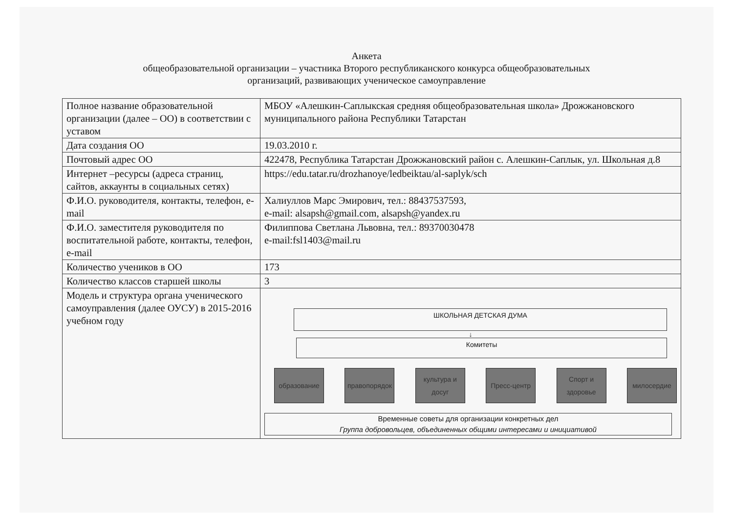Анкета
общеобразовательной организации – участника Второго республиканского конкурса общеобразовательных
организаций, развивающих ученическое самоуправление
| Полное название образовательной организации (далее – ОО) в соответствии с уставом | МБОУ «Алешкин-Саплыкская средняя общеобразовательная школа» Дрожжановского муниципального района Республики Татарстан |
| Дата создания ОО | 19.03.2010 г. |
| Почтовый адрес ОО | 422478, Республика Татарстан Дрожжановский район с. Алешкин-Саплык, ул. Школьная д.8 |
| Интернет –ресурсы (адреса страниц, сайтов, аккаунты в социальных сетях) | https://edu.tatar.ru/drozhanoye/ledbeiktau/al-saplyk/sch |
| Ф.И.О. руководителя, контакты, телефон, e-mail | Халиуллов Марс Эмирович, тел.: 88437537593, e-mail: alsapsh@gmail.com , alsapsh@yandex.ru |
| Ф.И.О. заместителя руководителя по воспитательной работе, контакты, телефон, e-mail | Филиппова Светлана Львовна, тел.: 89370030478 e-mail:fsl1403@mail.ru |
| Количество учеников в ОО | 173 |
| Количество классов старшей школы | 3 |
| Модель и структура органа ученического самоуправления (далее ОУСУ) в 2015-2016 учебном году | ШКОЛЬНАЯ ДЕТСКАЯ ДУМА ↓ Комитеты образование правопорядок культура и досуг Пресс-центр Спорт и здоровье милосердие Временные советы для организации конкретных дел Группа добровольцев, объединенных общими интересами и инициативой |